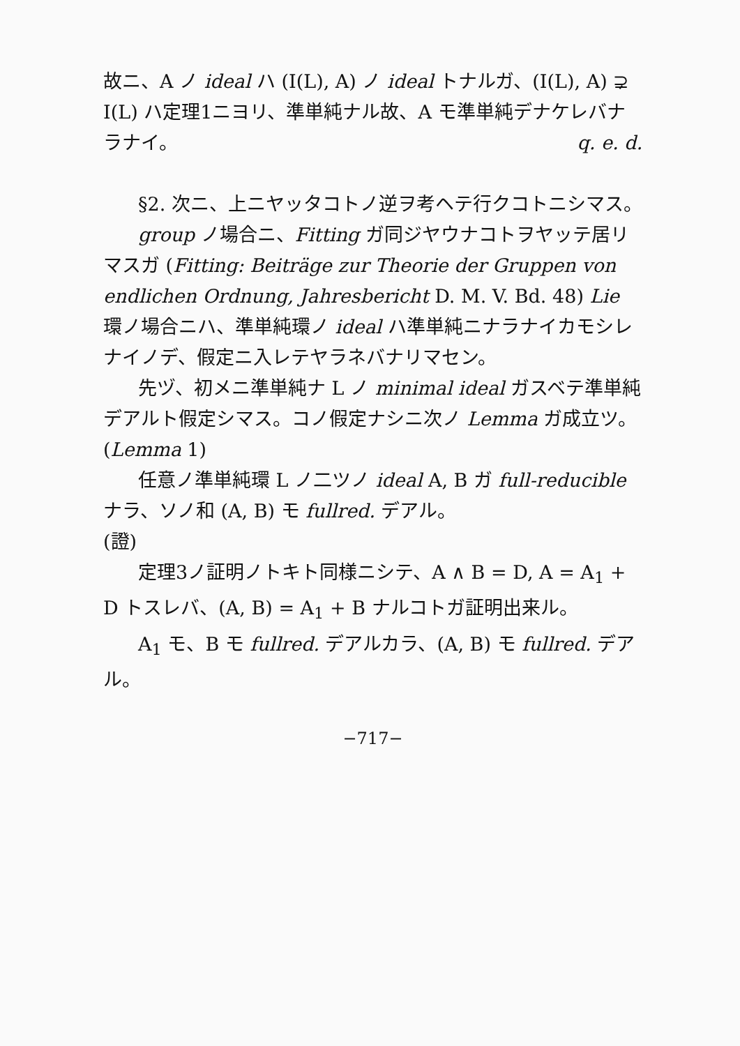故ニ、A ノ ideal ハ (I(L), A) ノ ideal トナルガ、(I(L), A) ⊋ I(L) ハ定理1ニヨリ、準単純ナル故、A モ準単純デナケレバナラナイ。 q. e. d.
§2. 次ニ、上ニヤッタコトノ逆ヲ考ヘテ行クコトニシマス。
group ノ場合ニ、Fitting ガ同ジヤウナコトヲヤッテ居リマスガ (Fitting: Beiträge zur Theorie der Gruppen von endlichen Ordnung, Jahresbericht D. M. V. Bd. 48) Lie 環ノ場合ニハ、準単純環ノ ideal ハ準単純ニナラナイカモシレナイノデ、假定ニ入レテヤラネバナリマセン。
先ヅ、初メニ準単純ナ L ノ minimal ideal ガスベテ準単純デアルト假定シマス。コノ假定ナシニ次ノ Lemma ガ成立ツ。
(Lemma 1)
任意ノ準単純環 L ノ二ツノ ideal A, B ガ full-reducible ナラ、ソノ和 (A, B) モ fullred. デアル。
(證)
定理3ノ証明ノトキト同様ニシテ、A ∧ B = D, A = A<sub>1</sub> + D トスレバ、(A, B) = A<sub>1</sub> + B ナルコトガ証明出来ル。
A<sub>1</sub> モ、B モ fullred. デアルカラ、(A, B) モ fullred. デアル。
−717−